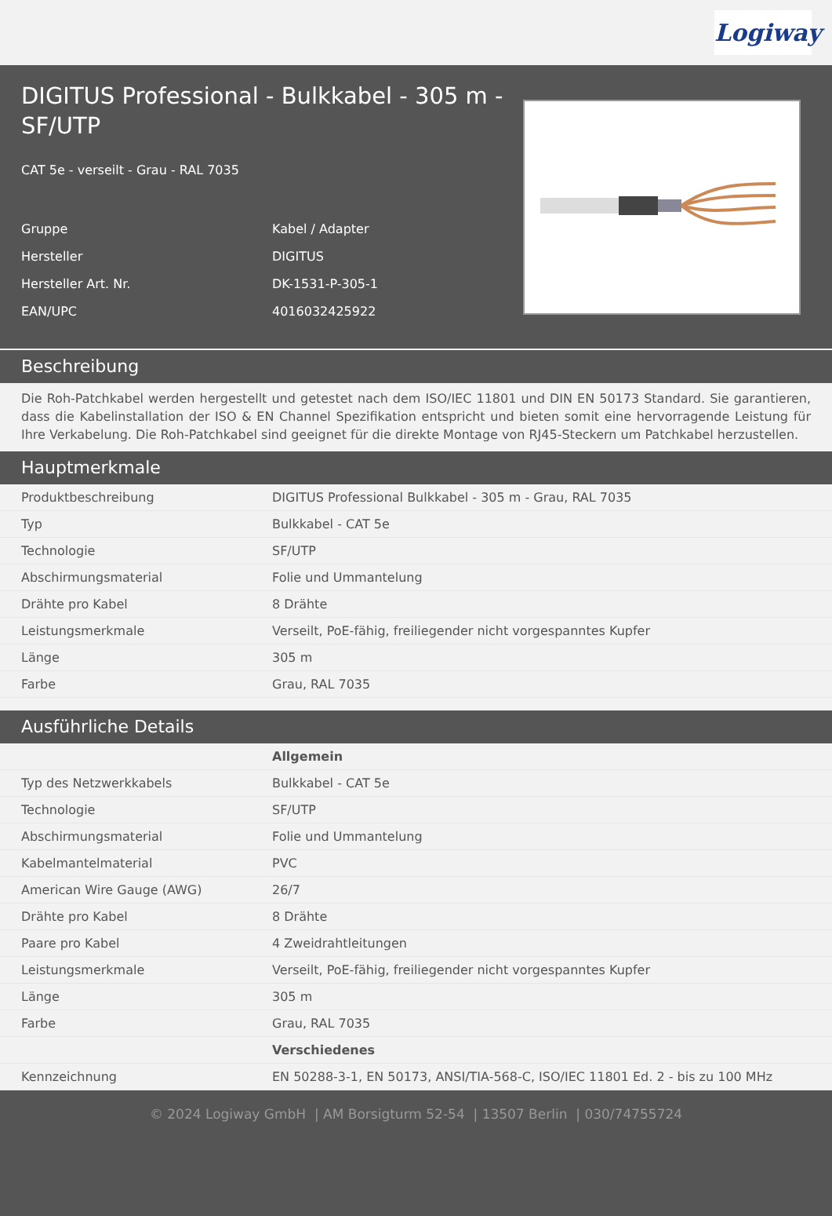Logiway
DIGITUS Professional - Bulkkabel - 305 m - SF/UTP
CAT 5e - verseilt - Grau - RAL 7035
| Gruppe | Kabel / Adapter |
| Hersteller | DIGITUS |
| Hersteller Art. Nr. | DK-1531-P-305-1 |
| EAN/UPC | 4016032425922 |
Beschreibung
Die Roh-Patchkabel werden hergestellt und getestet nach dem ISO/IEC 11801 und DIN EN 50173 Standard. Sie garantieren, dass die Kabelinstallation der ISO & EN Channel Spezifikation entspricht und bieten somit eine hervorragende Leistung für Ihre Verkabelung. Die Roh-Patchkabel sind geeignet für die direkte Montage von RJ45-Steckern um Patchkabel herzustellen.
Hauptmerkmale
| Produktbeschreibung | DIGITUS Professional Bulkkabel - 305 m - Grau, RAL 7035 |
| Typ | Bulkkabel - CAT 5e |
| Technologie | SF/UTP |
| Abschirmungsmaterial | Folie und Ummantelung |
| Drähte pro Kabel | 8 Drähte |
| Leistungsmerkmale | Verseilt, PoE-fähig, freiliegender nicht vorgespanntes Kupfer |
| Länge | 305 m |
| Farbe | Grau, RAL 7035 |
Ausführliche Details
| | Allgemein |
| Typ des Netzwerkkabels | Bulkkabel - CAT 5e |
| Technologie | SF/UTP |
| Abschirmungsmaterial | Folie und Ummantelung |
| Kabelmantelmaterial | PVC |
| American Wire Gauge (AWG) | 26/7 |
| Drähte pro Kabel | 8 Drähte |
| Paare pro Kabel | 4 Zweidrahtleitungen |
| Leistungsmerkmale | Verseilt, PoE-fähig, freiliegender nicht vorgespanntes Kupfer |
| Länge | 305 m |
| Farbe | Grau, RAL 7035 |
| | Verschiedenes |
| Kennzeichnung | EN 50288-3-1, EN 50173, ANSI/TIA-568-C, ISO/IEC 11801 Ed. 2 - bis zu 100 MHz |
© 2024 Logiway GmbH | AM Borsigturm 52-54 | 13507 Berlin | 030/74755724